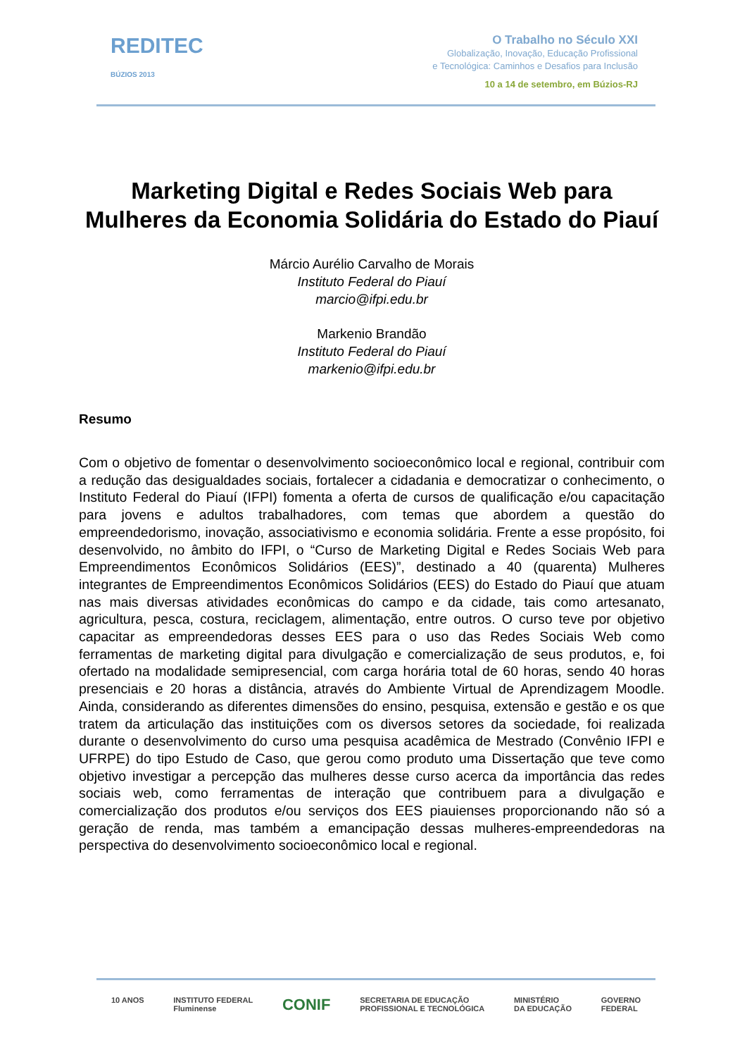REDITEC
BÚZIOS 2013
O Trabalho no Século XXI
Globalização, Inovação, Educação Profissional
e Tecnológica: Caminhos e Desafios para Inclusão
10 a 14 de setembro, em Búzios-RJ
Marketing Digital e Redes Sociais Web para Mulheres da Economia Solidária do Estado do Piauí
Márcio Aurélio Carvalho de Morais
Instituto Federal do Piauí
marcio@ifpi.edu.br
Markenio Brandão
Instituto Federal do Piauí
markenio@ifpi.edu.br
Resumo
Com o objetivo de fomentar o desenvolvimento socioeconômico local e regional, contribuir com a redução das desigualdades sociais, fortalecer a cidadania e democratizar o conhecimento, o Instituto Federal do Piauí (IFPI) fomenta a oferta de cursos de qualificação e/ou capacitação para jovens e adultos trabalhadores, com temas que abordem a questão do empreendedorismo, inovação, associativismo e economia solidária. Frente a esse propósito, foi desenvolvido, no âmbito do IFPI, o “Curso de Marketing Digital e Redes Sociais Web para Empreendimentos Econômicos Solidários (EES)”, destinado a 40 (quarenta) Mulheres integrantes de Empreendimentos Econômicos Solidários (EES) do Estado do Piauí que atuam nas mais diversas atividades econômicas do campo e da cidade, tais como artesanato, agricultura, pesca, costura, reciclagem, alimentação, entre outros. O curso teve por objetivo capacitar as empreendedoras desses EES para o uso das Redes Sociais Web como ferramentas de marketing digital para divulgação e comercialização de seus produtos, e, foi ofertado na modalidade semipresencial, com carga horária total de 60 horas, sendo 40 horas presenciais e 20 horas a distância, através do Ambiente Virtual de Aprendizagem Moodle. Ainda, considerando as diferentes dimensões do ensino, pesquisa, extensão e gestão e os que tratem da articulação das instituições com os diversos setores da sociedade, foi realizada durante o desenvolvimento do curso uma pesquisa acadêmica de Mestrado (Convênio IFPI e UFRPE) do tipo Estudo de Caso, que gerou como produto uma Dissertação que teve como objetivo investigar a percepção das mulheres desse curso acerca da importância das redes sociais web, como ferramentas de interação que contribuem para a divulgação e comercialização dos produtos e/ou serviços dos EES piauienses proporcionando não só a geração de renda, mas também a emancipação dessas mulheres-empreendedoras na perspectiva do desenvolvimento socioeconômico local e regional.
10 ANOS INSTITUTO FEDERAL
Fluminense CONIF SECRETARIA DE EDUCAÇÃO
PROFISSIONAL E TECNOLÓGICA MINISTÉRIO
DA EDUCAÇÃO GOVERNO
FEDERAL